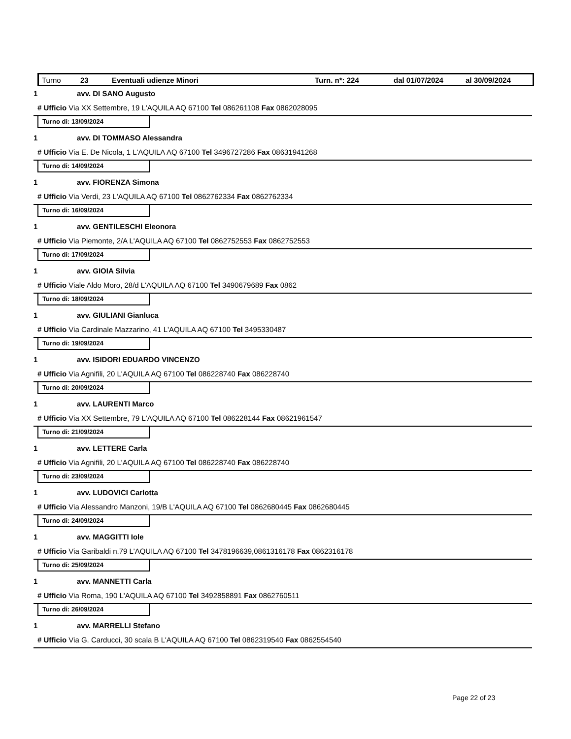Turno 23 Eventuali udienze Minori Turn. n*: 224 dal 01/07/2024 al 30/09/2024
1 avv. DI SANO Augusto
# Ufficio Via XX Settembre, 19 L'AQUILA AQ 67100 Tel 086261108 Fax 0862028095
Turno di: 13/09/2024
1 avv. DI TOMMASO Alessandra
# Ufficio Via E. De Nicola, 1 L'AQUILA AQ 67100 Tel 3496727286 Fax 08631941268
Turno di: 14/09/2024
1 avv. FIORENZA Simona
# Ufficio Via Verdi, 23 L'AQUILA AQ 67100 Tel 0862762334 Fax 0862762334
Turno di: 16/09/2024
1 avv. GENTILESCHI Eleonora
# Ufficio Via Piemonte, 2/A L'AQUILA AQ 67100 Tel 0862752553 Fax 0862752553
Turno di: 17/09/2024
1 avv. GIOIA Silvia
# Ufficio Viale Aldo Moro, 28/d L'AQUILA AQ 67100 Tel 3490679689 Fax 0862
Turno di: 18/09/2024
1 avv. GIULIANI Gianluca
# Ufficio Via Cardinale Mazzarino, 41 L'AQUILA AQ 67100 Tel 3495330487
Turno di: 19/09/2024
1 avv. ISIDORI EDUARDO VINCENZO
# Ufficio Via Agnifili, 20 L'AQUILA AQ 67100 Tel 086228740 Fax 086228740
Turno di: 20/09/2024
1 avv. LAURENTI Marco
# Ufficio Via XX Settembre, 79 L'AQUILA AQ 67100 Tel 086228144 Fax 08621961547
Turno di: 21/09/2024
1 avv. LETTERE Carla
# Ufficio Via Agnifili, 20 L'AQUILA AQ 67100 Tel 086228740 Fax 086228740
Turno di: 23/09/2024
1 avv. LUDOVICI Carlotta
# Ufficio Via Alessandro Manzoni, 19/B L'AQUILA AQ 67100 Tel 0862680445 Fax 0862680445
Turno di: 24/09/2024
1 avv. MAGGITTI Iole
# Ufficio Via Garibaldi n.79 L'AQUILA AQ 67100 Tel 3478196639,0861316178 Fax 0862316178
Turno di: 25/09/2024
1 avv. MANNETTI Carla
# Ufficio Via Roma, 190 L'AQUILA AQ 67100 Tel 3492858891 Fax 0862760511
Turno di: 26/09/2024
1 avv. MARRELLI Stefano
# Ufficio Via G. Carducci, 30 scala B L'AQUILA AQ 67100 Tel 0862319540 Fax 0862554540
Page 22 of 23